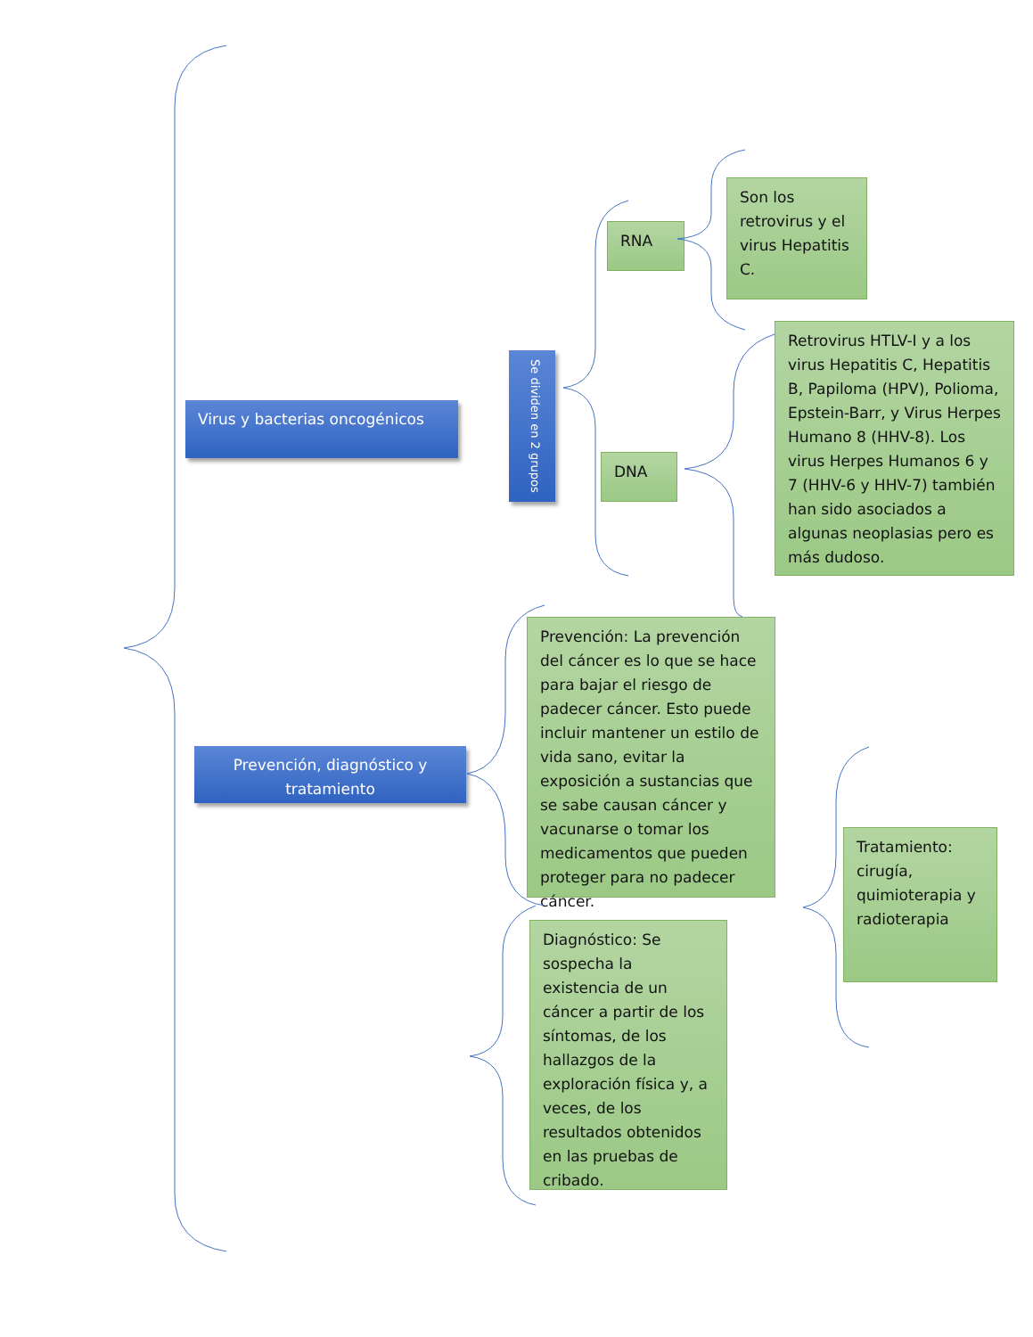Virus y bacterias oncogénicos
Se dividen en 2 grupos
RNA
Son los retrovirus y el virus Hepatitis C.
DNA
Retrovirus HTLV-I y a los virus Hepatitis C, Hepatitis B, Papiloma (HPV), Polioma, Epstein-Barr, y Virus Herpes Humano 8 (HHV-8). Los virus Herpes Humanos 6 y 7 (HHV-6 y HHV-7) también han sido asociados a algunas neoplasias pero es más dudoso.
Prevención, diagnóstico y tratamiento
Prevención: La prevención del cáncer es lo que se hace para bajar el riesgo de padecer cáncer. Esto puede incluir mantener un estilo de vida sano, evitar la exposición a sustancias que se sabe causan cáncer y vacunarse o tomar los medicamentos que pueden proteger para no padecer cáncer.
Tratamiento: cirugía, quimioterapia y radioterapia
Diagnóstico: Se sospecha la existencia de un cáncer a partir de los síntomas, de los hallazgos de la exploración física y, a veces, de los resultados obtenidos en las pruebas de cribado.